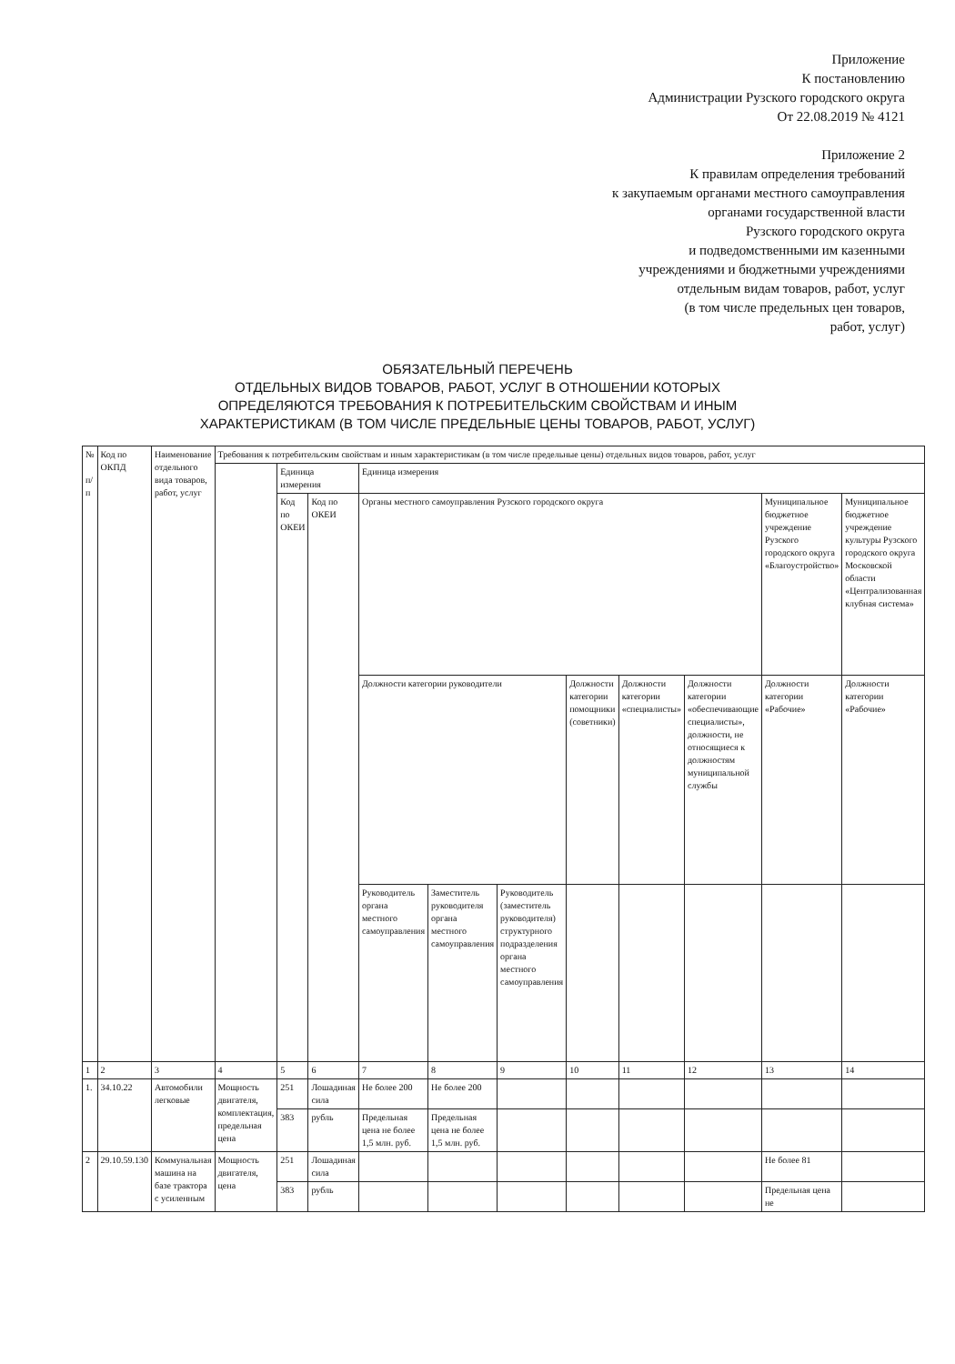Приложение
К постановлению
Администрации Рузского городского округа
От 22.08.2019 № 4121
Приложение 2
К правилам определения требований
к закупаемым органами местного самоуправления
органами государственной власти
Рузского городского округа
и подведомственными им казенными
учреждениями и бюджетными учреждениями
отдельным видам товаров, работ, услуг
(в том числе предельных цен товаров,
работ, услуг)
ОБЯЗАТЕЛЬНЫЙ ПЕРЕЧЕНЬ
ОТДЕЛЬНЫХ ВИДОВ ТОВАРОВ, РАБОТ, УСЛУГ В ОТНОШЕНИИ КОТОРЫХ
ОПРЕДЕЛЯЮТСЯ ТРЕБОВАНИЯ К ПОТРЕБИТЕЛЬСКИМ СВОЙСТВАМ И ИНЫМ
ХАРАКТЕРИСТИКАМ (В ТОМ ЧИСЛЕ ПРЕДЕЛЬНЫЕ ЦЕНЫ ТОВАРОВ, РАБОТ, УСЛУГ)
| № п/п | Код по ОКПД | Наименование отдельного вида товаров, работ, услуг | Требования к потребительским свойствам и иным характеристикам (в том числе предельные цены) отдельных видов товаров, работ, услуг | | | | | | | | | | |
| --- | --- | --- | --- | --- | --- | --- | --- | --- | --- | --- | --- | --- | --- |
| | | | | Единица измерения | | Единица измерения | | | | | | | |
| | | | | Код по ОКЕИ | Код по ОКЕИ | Органы местного самоуправления Рузского городского округа | | | | | | Муниципальное бюджетное учреждение Рузского городского округа «Благоустройство» | Муниципальное бюджетное учреждение культуры Рузского городского округа Московской области «Централизованная клубная система» |
| | | | | | | Должности категории руководители | | | Должности категории помощники (советники) | Должности категории «специалисты» | Должности категории «обеспечивающие специалисты», должности, не относящиеся к должностям муниципальной службы | Должности категории «Рабочие» | Должности категории «Рабочие» |
| | | | | | | Руководитель органа местного самоуправления | Заместитель руководителя органа местного самоуправления | Руководитель (заместитель руководителя) структурного подразделения органа местного самоуправления | | | | | |
| 1 | 2 | 3 | 4 | 5 | 6 | 7 | 8 | 9 | 10 | 11 | 12 | 13 | 14 |
| 1. | 34.10.22 | Автомобили легковые | Мощность двигателя, комплектация, предельная цена | 251 | Лошадиная сила | Не более 200 | Не более 200 | | | | | | |
| | | | | 383 | рубль | Предельная цена не более 1,5 млн. руб. | Предельная цена не более 1,5 млн. руб. | | | | | | |
| 2 | 29.10.59.130 | Коммунальная машина на базе трактора с усиленным | Мощность двигателя, цена | 251 | Лошадиная сила | | | | | | | Не более 81 | |
| | | | | 383 | рубль | | | | | | | Предельная цена не | |